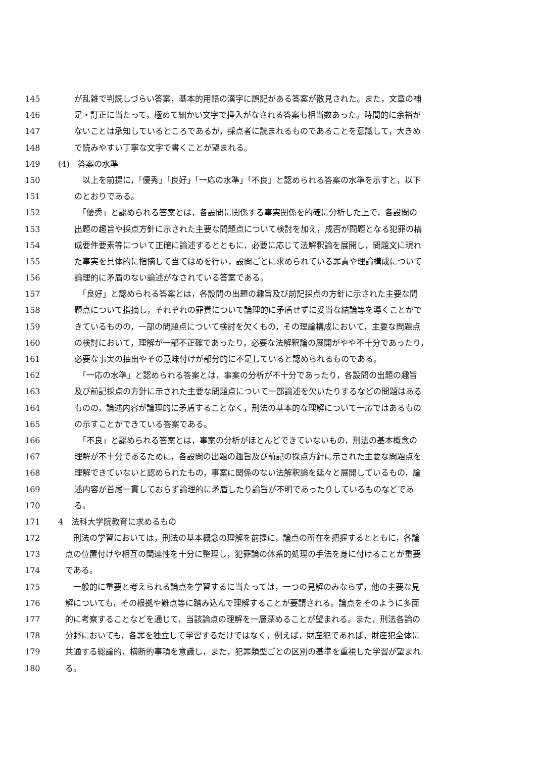145 が乱雑で判読しづらい答案，基本的用語の漢字に誤記がある答案が散見された。また，文章の補
146 足・訂正に当たって，極めて細かい文字で挿入がなされる答案も相当数あった。時間的に余裕が
147 ないことは承知しているところであるが，採点者に読まれるものであることを意識して，大きめ
148 で読みやすい丁寧な文字で書くことが望まれる。
149 (4)　答案の水準
150　以上を前提に，「優秀」「良好」「一応の水準」「不良」と認められる答案の水準を示すと，以下
151 のとおりである。
152　「優秀」と認められる答案とは，各設問に関係する事実関係を的確に分析した上で，各設問の
153 出題の趣旨や採点方針に示された主要な問題点について検討を加え，成否が問題となる犯罪の構
154 成要件要素等について正確に論述するとともに，必要に応じて法解釈論を展開し，問題文に現れ
155 た事実を具体的に指摘して当てはめを行い，設問ごとに求められている罪責や理論構成について
156 論理的に矛盾のない論述がなされている答案である。
157　「良好」と認められる答案とは，各設問の出題の趣旨及び前記採点の方針に示された主要な問
158 題点について指摘し，それぞれの罪責について論理的に矛盾せずに妥当な結論等を導くことがで
159 きているものの，一部の問題点について検討を欠くもの，その理論構成において，主要な問題点
160 の検討において，理解が一部不正確であったり，必要な法解釈論の展開がやや不十分であったり，
161 必要な事実の抽出やその意味付けが部分的に不足していると認められるものである。
162　「一応の水準」と認められる答案とは，事案の分析が不十分であったり，各設問の出題の趣旨
163 及び前記採点の方針に示された主要な問題点について一部論述を欠いたりするなどの問題はある
164 ものの，論述内容が論理的に矛盾することなく，刑法の基本的な理解について一応ではあるもの
165 の示すことができている答案である。
166　「不良」と認められる答案とは，事案の分析がほとんどできていないもの，刑法の基本概念の
167 理解が不十分であるために，各設問の出題の趣旨及び前記の採点方針に示された主要な問題点を
168 理解できていないと認められたもの，事案に関係のない法解釈論を延々と展開しているもの，論
169 述内容が首尾一貫しておらず論理的に矛盾したり論旨が不明であったりしているものなどであ
170 る。
171 4　法科大学院教育に求めるもの
172　刑法の学習においては，刑法の基本概念の理解を前提に，論点の所在を把握するとともに，各論
173 点の位置付けや相互の関連性を十分に整理し，犯罪論の体系的処理の手法を身に付けることが重要
174 である。
175　一般的に重要と考えられる論点を学習するに当たっては，一つの見解のみならず，他の主要な見
176 解についても，その根拠や難点等に踏み込んで理解することが要請される。論点をそのように多面
177 的に考察することなどを通じて，当該論点の理解を一層深めることが望まれる。また，刑法各論の
178 分野においても，各罪を独立して学習するだけではなく，例えば，財産犯であれば，財産犯全体に
179 共通する総論的，横断的事項を意識し，また，犯罪類型ごとの区別の基準を重視した学習が望まれ
180 る。